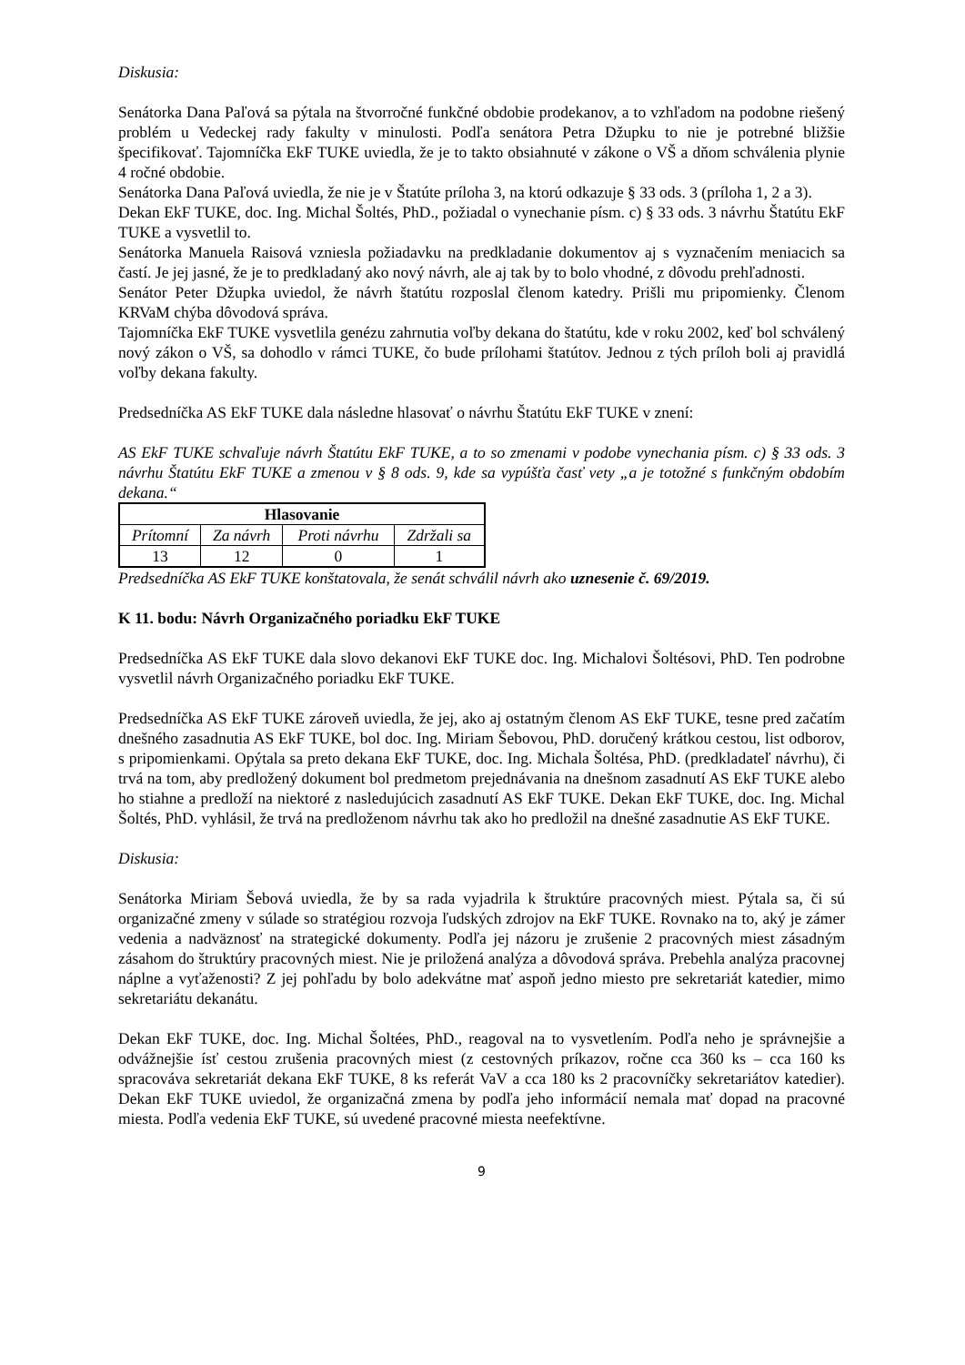Diskusia:
Senátorka Dana Paľová sa pýtala na štvorročné funkčné obdobie prodekanov, a to vzhľadom na podobne riešený problém u Vedeckej rady fakulty v minulosti. Podľa senátora Petra Džupku to nie je potrebné bližšie špecifikovať. Tajomníčka EkF TUKE uviedla, že je to takto obsiahnuté v zákone o VŠ a dňom schválenia plynie 4 ročné obdobie.
Senátorka Dana Paľová uviedla, že nie je v Štatúte príloha 3, na ktorú odkazuje § 33 ods. 3 (príloha 1, 2 a 3).
Dekan EkF TUKE, doc. Ing. Michal Šoltés, PhD., požiadal o vynechanie písm. c) § 33 ods. 3 návrhu Štatútu EkF TUKE a vysvetlil to.
Senátorka Manuela Raisová vzniesla požiadavku na predkladanie dokumentov aj s vyznačením meniacich sa častí. Je jej jasné, že je to predkladaný ako nový návrh, ale aj tak by to bolo vhodné, z dôvodu prehľadnosti.
Senátor Peter Džupka uviedol, že návrh štatútu rozposlal členom katedry. Prišli mu pripomienky. Členom KRVaM chýba dôvodová správa.
Tajomníčka EkF TUKE vysvetlila genézu zahrnutia voľby dekana do štatútu, kde v roku 2002, keď bol schválený nový zákon o VŠ, sa dohodlo v rámci TUKE, čo bude prílohami štatútov. Jednou z tých príloh boli aj pravidlá voľby dekana fakulty.
Predsedníčka AS EkF TUKE dala následne hlasovať o návrhu Štatútu EkF TUKE v znení:
AS EkF TUKE schvaľuje návrh Štatútu EkF TUKE, a to so zmenami v podobe vynechania písm. c) § 33 ods. 3 návrhu Štatútu EkF TUKE a zmenou v § 8 ods. 9, kde sa vypúšťa časť vety „a je totožné s funkčným obdobím dekana.“
| Hlasovanie | | | |
| --- | --- | --- | --- |
| Prítomní | Za návrh | Proti návrhu | Zdržali sa |
| 13 | 12 | 0 | 1 |
Predsedníčka AS EkF TUKE konštatovala, že senát schválil návrh ako uznesenie č. 69/2019.
K 11. bodu: Návrh Organizačného poriadku EkF TUKE
Predsedníčka AS EkF TUKE dala slovo dekanovi EkF TUKE doc. Ing. Michalovi Šoltésovi, PhD. Ten podrobne vysvetlil návrh Organizačného poriadku EkF TUKE.
Predsedníčka AS EkF TUKE zároveň uviedla, že jej, ako aj ostatným členom AS EkF TUKE, tesne pred začatím dnešného zasadnutia AS EkF TUKE, bol doc. Ing. Miriam Šebovou, PhD. doručený krátkou cestou, list odborov, s pripomienkami. Opýtala sa preto dekana EkF TUKE, doc. Ing. Michala Šoltésa, PhD. (predkladateľ návrhu), či trvá na tom, aby predložený dokument bol predmetom prejednávania na dnešnom zasadnutí AS EkF TUKE alebo ho stiahne a predloží na niektoré z nasledujúcich zasadnutí AS EkF TUKE. Dekan EkF TUKE, doc. Ing. Michal Šoltés, PhD. vyhlásil, že trvá na predloženom návrhu tak ako ho predložil na dnešné zasadnutie AS EkF TUKE.
Diskusia:
Senátorka Miriam Šebová uviedla, že by sa rada vyjadrila k štruktúre pracovných miest. Pýtala sa, či sú organizačné zmeny v súlade so stratégiou rozvoja ľudských zdrojov na EkF TUKE. Rovnako na to, aký je zámer vedenia a nadväznosť na strategické dokumenty. Podľa jej názoru je zrušenie 2 pracovných miest zásadným zásahom do štruktúry pracovných miest. Nie je priložená analýza a dôvodová správa. Prebehla analýza pracovnej náplne a vyťaženosti? Z jej pohľadu by bolo adekvátne mať aspoň jedno miesto pre sekretariát katedier, mimo sekretariátu dekanátu.
Dekan EkF TUKE, doc. Ing. Michal Šoltées, PhD., reagoval na to vysvetlením. Podľa neho je správnejšie a odvážnejšie ísť cestou zrušenia pracovných miest (z cestovných príkazov, ročne cca 360 ks – cca 160 ks spracováva sekretariát dekana EkF TUKE, 8 ks referát VaV a cca 180 ks 2 pracovníčky sekretariátov katedier). Dekan EkF TUKE uviedol, že organizačná zmena by podľa jeho informácií nemala mať dopad na pracovné miesta. Podľa vedenia EkF TUKE, sú uvedené pracovné miesta neefektívne.
9